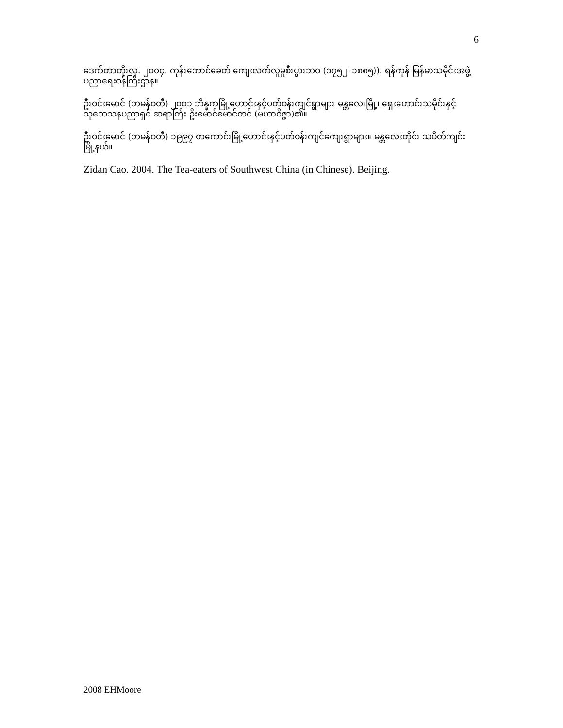6
ဒေက်တာတိုးလှ. ၂၀၀၄. ကုန်းဘောင်ခေတ် ကျေးလက်လူမှုစီးပွားဘဝ (၁၇၅၂–၁၈၈၅)). ရန်ကုန် မြန်မာသမိုင်းအဖွဲ့ ပညာရေးဝန်ကြီးဌာန။
ဦးဝင်းမောင် (တမန်ဝတီ) ၂၀၀၁ ဘိန္နကမြို့ဟောင်းနှင့်ပတ်ဝန်းကျင်ရွာများ မန္တလေးမြို့၊ ရှေးဟောင်းသမိုင်းနှင့်သုတေသနပညာရှင် ဆရာကြီး ဦးမောင်မောင်တင် (မဟာဝိဇ္ဇာ)၏။
ဦးဝင်းမောင် (တမန်ဝတီ) ၁၉၉၇ တကောင်းမြို့ဟောင်းနှင့်ပတ်ဝန်းကျင်ကျေးရွာများ။ မန္တလေးတိုင်း သပိတ်ကျင်းမြို့နယ်။
Zidan Cao. 2004. The Tea-eaters of Southwest China (in Chinese). Beijing.
2008 EHMoore